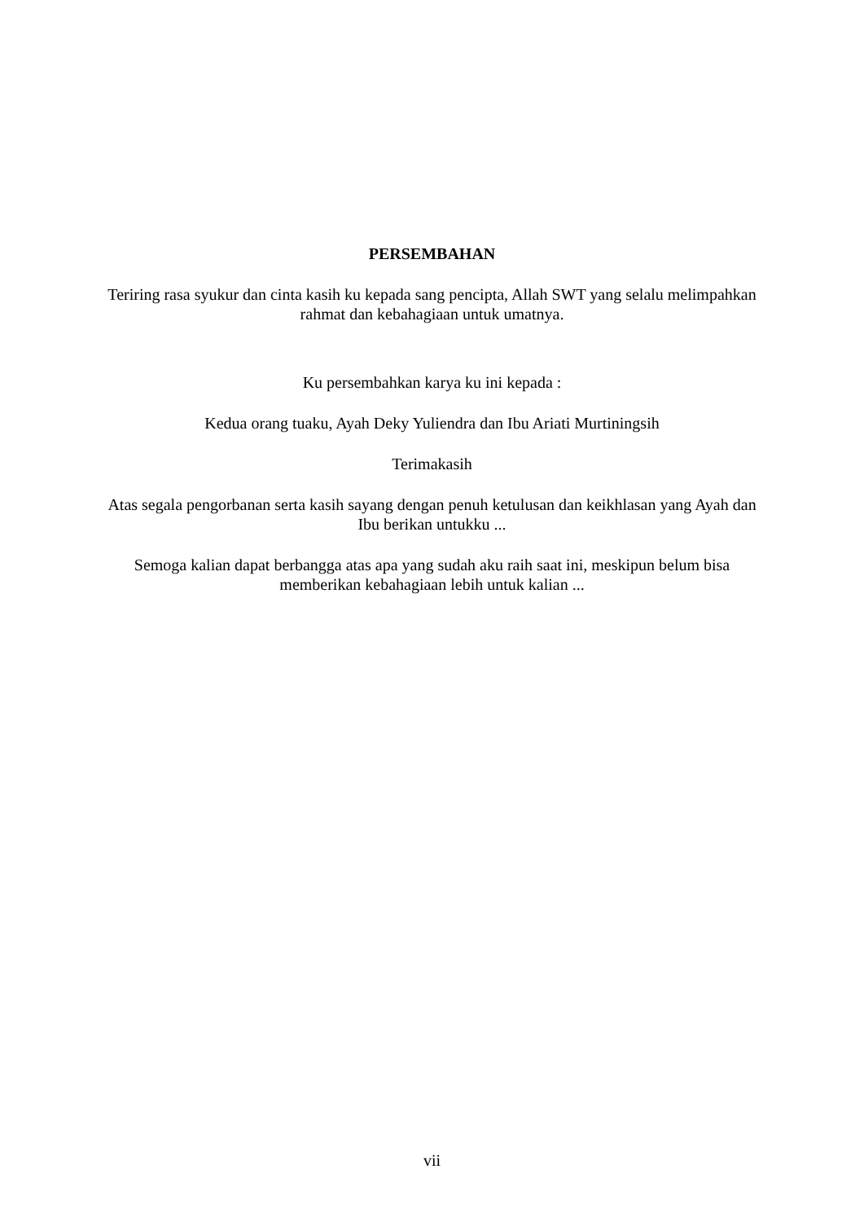PERSEMBAHAN
Teriring rasa syukur dan cinta kasih ku kepada sang pencipta, Allah SWT yang selalu melimpahkan rahmat dan kebahagiaan untuk umatnya.
Ku persembahkan karya ku ini kepada :
Kedua orang tuaku, Ayah Deky Yuliendra dan Ibu Ariati Murtiningsih
Terimakasih
Atas segala pengorbanan serta kasih sayang dengan penuh ketulusan dan keikhlasan yang Ayah dan Ibu berikan untukku ...
Semoga kalian dapat berbangga atas apa yang sudah aku raih saat ini, meskipun belum bisa memberikan kebahagiaan lebih untuk kalian ...
vii